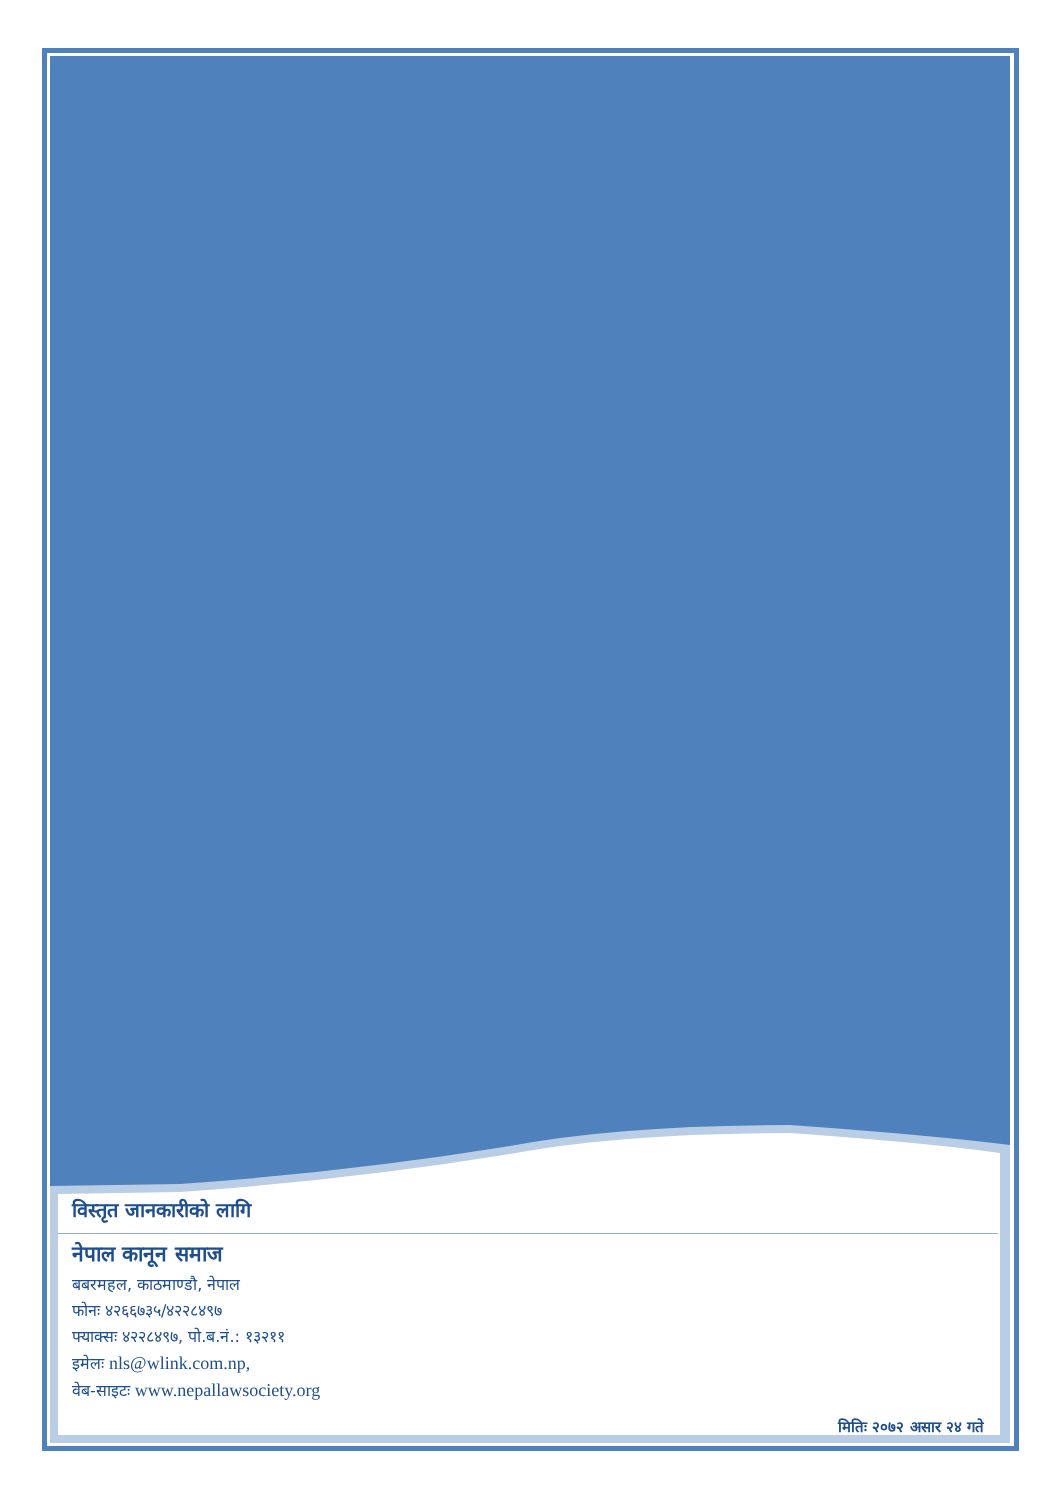विस्तृत जानकारीको लागि
नेपाल कानून समाज
बबरमहल, काठमाण्डौ, नेपाल
फोनः ४२६६७३५/४२२८४९७
फ्याक्सः ४२२८४९७, पो.ब.नं.: १३२११
इमेलः nls@wlink.com.np,
वेब-साइटः www.nepallawsociety.org
मितिः २०७२ असार २४ गते